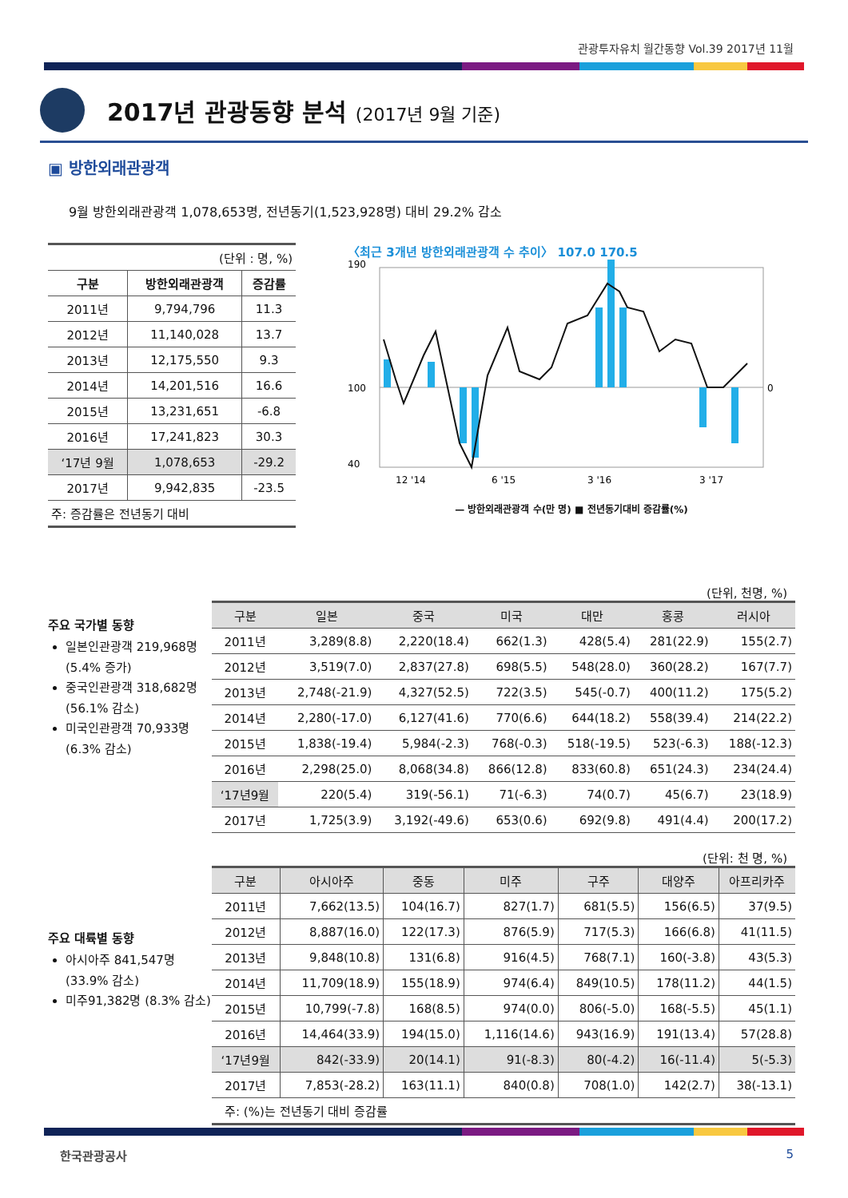관광투자유치 월간동향 Vol.39 2017년 11월
2017년 관광동향 분석 (2017년 9월 기준)
▣ 방한외래관광객
9월 방한외래관광객 1,078,653명, 전년동기(1,523,928명) 대비 29.2% 감소
| (단위 : 명, %) | | |
| 구분 | 방한외래관광객 | 증감률 |
| 2011년 | 9,794,796 | 11.3 |
| 2012년 | 11,140,028 | 13.7 |
| 2013년 | 12,175,550 | 9.3 |
| 2014년 | 14,201,516 | 16.6 |
| 2015년 | 13,231,651 | -6.8 |
| 2016년 | 17,241,823 | 30.3 |
| ‘17년 9월 | 1,078,653 | -29.2 |
| 2017년 | 9,942,835 | -23.5 |
| 주: 증감률은 전년동기 대비 | | |
〈최근 3개년 방한외래관광객 수 추이〉 107.0 170.5
190
100
40
0
12 '14
6 '15
3 '16
3 '17
— 방한외래관광객 수(만 명) ■ 전년동기대비 증감률(%)
주요 국가별 동향
일본인관광객 219,968명 (5.4% 증가)
중국인관광객 318,682명 (56.1% 감소)
미국인관광객 70,933명 (6.3% 감소)
(단위, 천명, %)
| 구분 | 일본 | 중국 | 미국 | 대만 | 홍콩 | 러시아 |
| --- | --- | --- | --- | --- | --- | --- |
| 2011년 | 3,289(8.8) | 2,220(18.4) | 662(1.3) | 428(5.4) | 281(22.9) | 155(2.7) |
| 2012년 | 3,519(7.0) | 2,837(27.8) | 698(5.5) | 548(28.0) | 360(28.2) | 167(7.7) |
| 2013년 | 2,748(-21.9) | 4,327(52.5) | 722(3.5) | 545(-0.7) | 400(11.2) | 175(5.2) |
| 2014년 | 2,280(-17.0) | 6,127(41.6) | 770(6.6) | 644(18.2) | 558(39.4) | 214(22.2) |
| 2015년 | 1,838(-19.4) | 5,984(-2.3) | 768(-0.3) | 518(-19.5) | 523(-6.3) | 188(-12.3) |
| 2016년 | 2,298(25.0) | 8,068(34.8) | 866(12.8) | 833(60.8) | 651(24.3) | 234(24.4) |
| ‘17년9월 | 220(5.4) | 319(-56.1) | 71(-6.3) | 74(0.7) | 45(6.7) | 23(18.9) |
| 2017년 | 1,725(3.9) | 3,192(-49.6) | 653(0.6) | 692(9.8) | 491(4.4) | 200(17.2) |
주요 대륙별 동향
아시아주 841,547명 (33.9% 감소)
미주91,382명 (8.3% 감소)
(단위: 천 명, %)
| 구분 | 아시아주 | 중동 | 미주 | 구주 | 대양주 | 아프리카주 |
| --- | --- | --- | --- | --- | --- | --- |
| 2011년 | 7,662(13.5) | 104(16.7) | 827(1.7) | 681(5.5) | 156(6.5) | 37(9.5) |
| 2012년 | 8,887(16.0) | 122(17.3) | 876(5.9) | 717(5.3) | 166(6.8) | 41(11.5) |
| 2013년 | 9,848(10.8) | 131(6.8) | 916(4.5) | 768(7.1) | 160(-3.8) | 43(5.3) |
| 2014년 | 11,709(18.9) | 155(18.9) | 974(6.4) | 849(10.5) | 178(11.2) | 44(1.5) |
| 2015년 | 10,799(-7.8) | 168(8.5) | 974(0.0) | 806(-5.0) | 168(-5.5) | 45(1.1) |
| 2016년 | 14,464(33.9) | 194(15.0) | 1,116(14.6) | 943(16.9) | 191(13.4) | 57(28.8) |
| ‘17년9월 | 842(-33.9) | 20(14.1) | 91(-8.3) | 80(-4.2) | 16(-11.4) | 5(-5.3) |
| 2017년 | 7,853(-28.2) | 163(11.1) | 840(0.8) | 708(1.0) | 142(2.7) | 38(-13.1) |
| 주: (%)는 전년동기 대비 증감률 | | | | | | |
한국관광공사 5